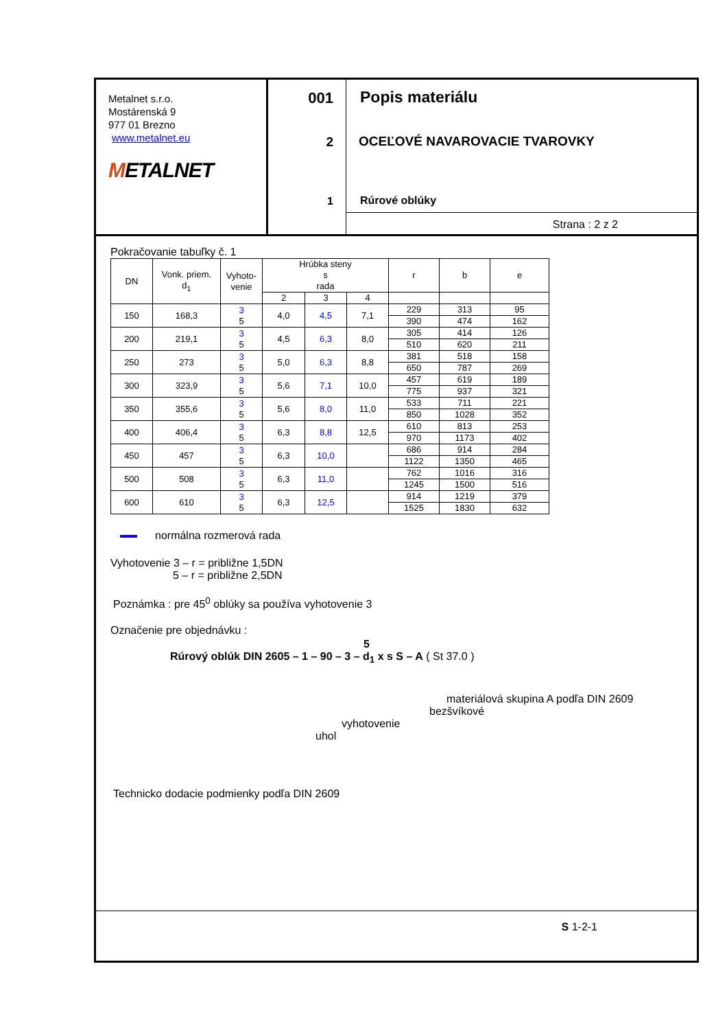Metalnet s.r.o.
Mostárenská 9
977 01 Brezno
www.metalnet.eu
METALNET
001
2
1
Popis materiálu
OCEĽOVÉ NAVAROVACIE TVAROVKY
Rúrové oblúky
Strana : 2 z 2
Pokračovanie tabuľky č. 1
| DN | Vonk. priem. d<sub>1</sub> | Vyhoto- venie | Hrúbka steny s rada | | | r | b | e |
| --- | --- | --- | --- | --- | --- | --- | --- | --- |
| | | | 2 | 3 | 4 | | | |
| 150 | 168,3 | 3 5 | 4,0 | 4,5 | 7,1 | 229 | 313 | 95 |
| | | | | | | 390 | 474 | 162 |
| 200 | 219,1 | 3 5 | 4,5 | 6,3 | 8,0 | 305 | 414 | 126 |
| | | | | | | 510 | 620 | 211 |
| 250 | 273 | 3 5 | 5,0 | 6,3 | 8,8 | 381 | 518 | 158 |
| | | | | | | 650 | 787 | 269 |
| 300 | 323,9 | 3 5 | 5,6 | 7,1 | 10,0 | 457 | 619 | 189 |
| | | | | | | 775 | 937 | 321 |
| 350 | 355,6 | 3 5 | 5,6 | 8,0 | 11,0 | 533 | 711 | 221 |
| | | | | | | 850 | 1028 | 352 |
| 400 | 406,4 | 3 5 | 6,3 | 8,8 | 12,5 | 610 | 813 | 253 |
| | | | | | | 970 | 1173 | 402 |
| 450 | 457 | 3 5 | 6,3 | 10,0 | | 686 | 914 | 284 |
| | | | | | | 1122 | 1350 | 465 |
| 500 | 508 | 3 5 | 6,3 | 11,0 | | 762 | 1016 | 316 |
| | | | | | | 1245 | 1500 | 516 |
| 600 | 610 | 3 5 | 6,3 | 12,5 | | 914 | 1219 | 379 |
| | | | | | | 1525 | 1830 | 632 |
normálna rozmerová rada
Vyhotovenie 3 – r = približne 1,5DN
5 – r = približne 2,5DN
Poznámka : pre 45<sup>0</sup> oblúky sa používa vyhotovenie 3
Označenie pre objednávku :
5
Rúrový oblúk DIN 2605 – 1 – 90 – 3 – d<sub>1</sub> x s S – A ( St 37.0 )
materiálová skupina A podľa DIN 2609
bezšvíkové
vyhotovenie
uhol
Technicko dodacie podmienky podľa DIN 2609
S 1-2-1